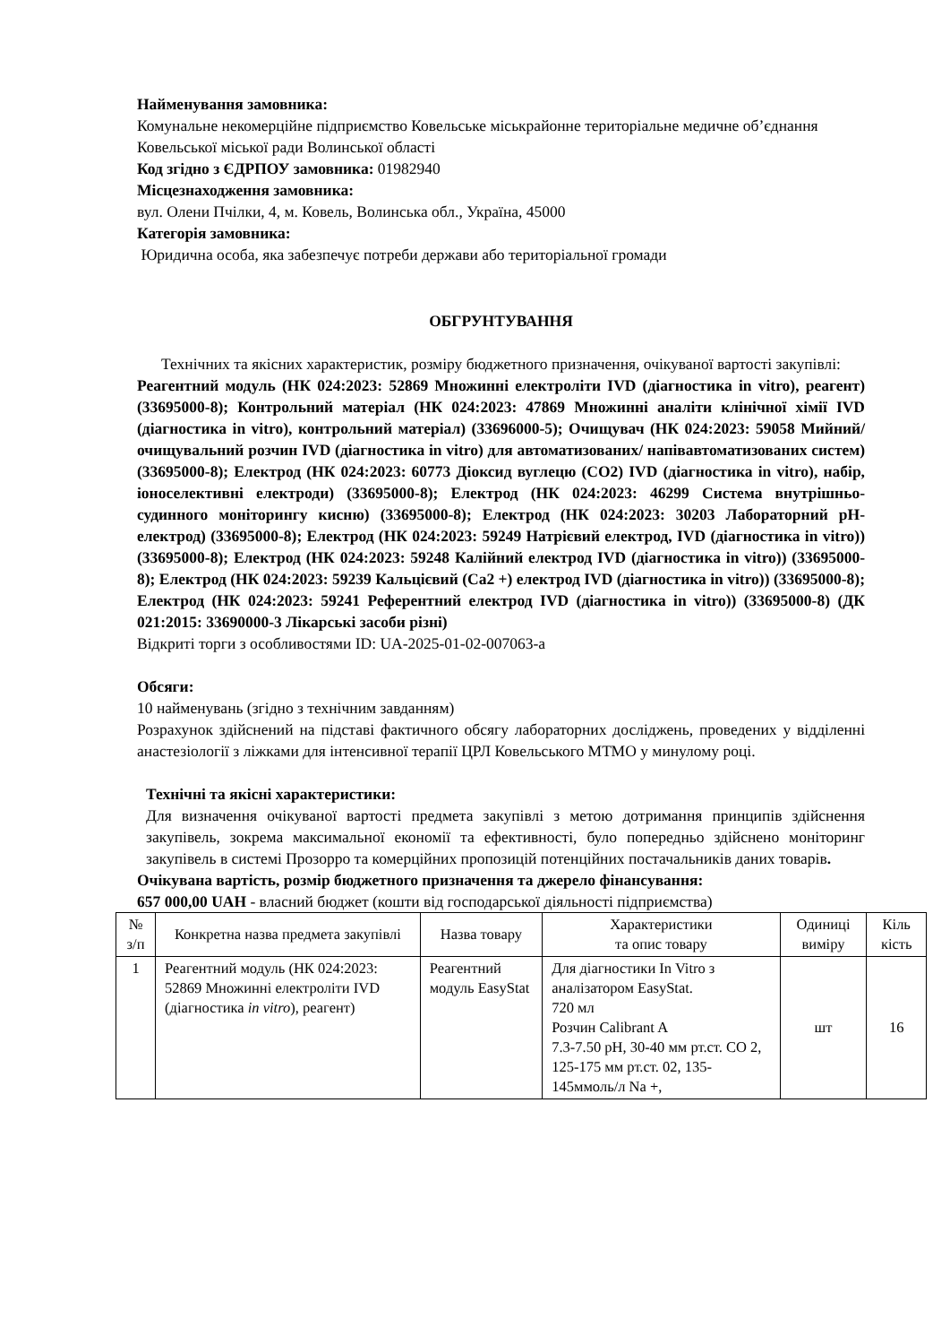Найменування замовника:
Комунальне некомерційне підприємство Ковельське міськрайонне територіальне медичне об’єднання Ковельської міської ради Волинської області
Код згідно з ЄДРПОУ замовника: 01982940
Місцезнаходження замовника:
вул. Олени Пчілки, 4, м. Ковель, Волинська обл., Україна, 45000
Категорія замовника:
Юридична особа, яка забезпечує потреби держави або територіальної громади
ОБГРУНТУВАННЯ
Технічних та якісних характеристик, розміру бюджетного призначення, очікуваної вартості закупівлі:
Реагентний модуль (НК 024:2023: 52869 Множинні електроліти IVD (діагностика in vitro), реагент) (33695000-8); Контрольний матеріал (НК 024:2023: 47869 Множинні аналіти клінічної хімії IVD (діагностика in vitro), контрольний матеріал) (33696000-5); Очищувач (НК 024:2023: 59058 Мийний/очищувальний розчин IVD (діагностика in vitro) для автоматизованих/ напівавтоматизованих систем) (33695000-8); Електрод (НК 024:2023: 60773 Діоксид вуглецю (CO2) IVD (діагностика in vitro), набір, іоноселективні електроди) (33695000-8); Електрод (НК 024:2023: 46299 Система внутрішньо-судинного моніторингу кисню) (33695000-8); Електрод (НК 024:2023: 30203 Лабораторний pH-електрод) (33695000-8); Електрод (НК 024:2023: 59249 Натрієвий електрод, IVD (діагностика in vitro)) (33695000-8); Електрод (НК 024:2023: 59248 Калійний електрод IVD (діагностика in vitro)) (33695000-8); Електрод (НК 024:2023: 59239 Кальцієвий (Са2 +) електрод IVD (діагностика in vitro)) (33695000-8); Електрод (НК 024:2023: 59241 Референтний електрод IVD (діагностика in vitro)) (33695000-8) (ДК 021:2015: 33690000-3 Лікарські засоби різні)
Відкриті торги з особливостями ID: UA-2025-01-02-007063-a
Обсяги:
10 найменувань (згідно з технічним завданням)
Розрахунок здійснений на підставі фактичного обсягу лабораторних досліджень, проведених у відділенні анастезіології з ліжками для інтенсивної терапії ЦРЛ Ковельського МТМО у минулому році.
Технічні та якісні характеристики:
Для визначення очікуваної вартості предмета закупівлі з метою дотримання принципів здійснення закупівель, зокрема максимальної економії та ефективності, було попередньо здійснено моніторинг закупівель в системі Прозорро та комерційних пропозицій потенційних постачальників даних товарів.
Очікувана вартість, розмір бюджетного призначення та джерело фінансування:
657 000,00 UAH - власний бюджет (кошти від господарської діяльності підприємства)
| № з/п | Конкретна назва предмета закупівлі | Назва товару | Характеристики та опис товару | Одиниці виміру | Кіль кість |
| --- | --- | --- | --- | --- | --- |
| 1 | Реагентний модуль (НК 024:2023: 52869 Множинні електроліти IVD (діагностика in vitro ), реагент) | Реагентний модуль EasyStat | Для діагностики In Vitro з аналізатором EasyStat. 720 мл Розчин Calibrant A 7.3-7.50 pH, 30-40 мм рт.ст. CO 2, 125-175 мм рт.ст. 02, 135-145ммоль/л Na +, | шт | 16 |